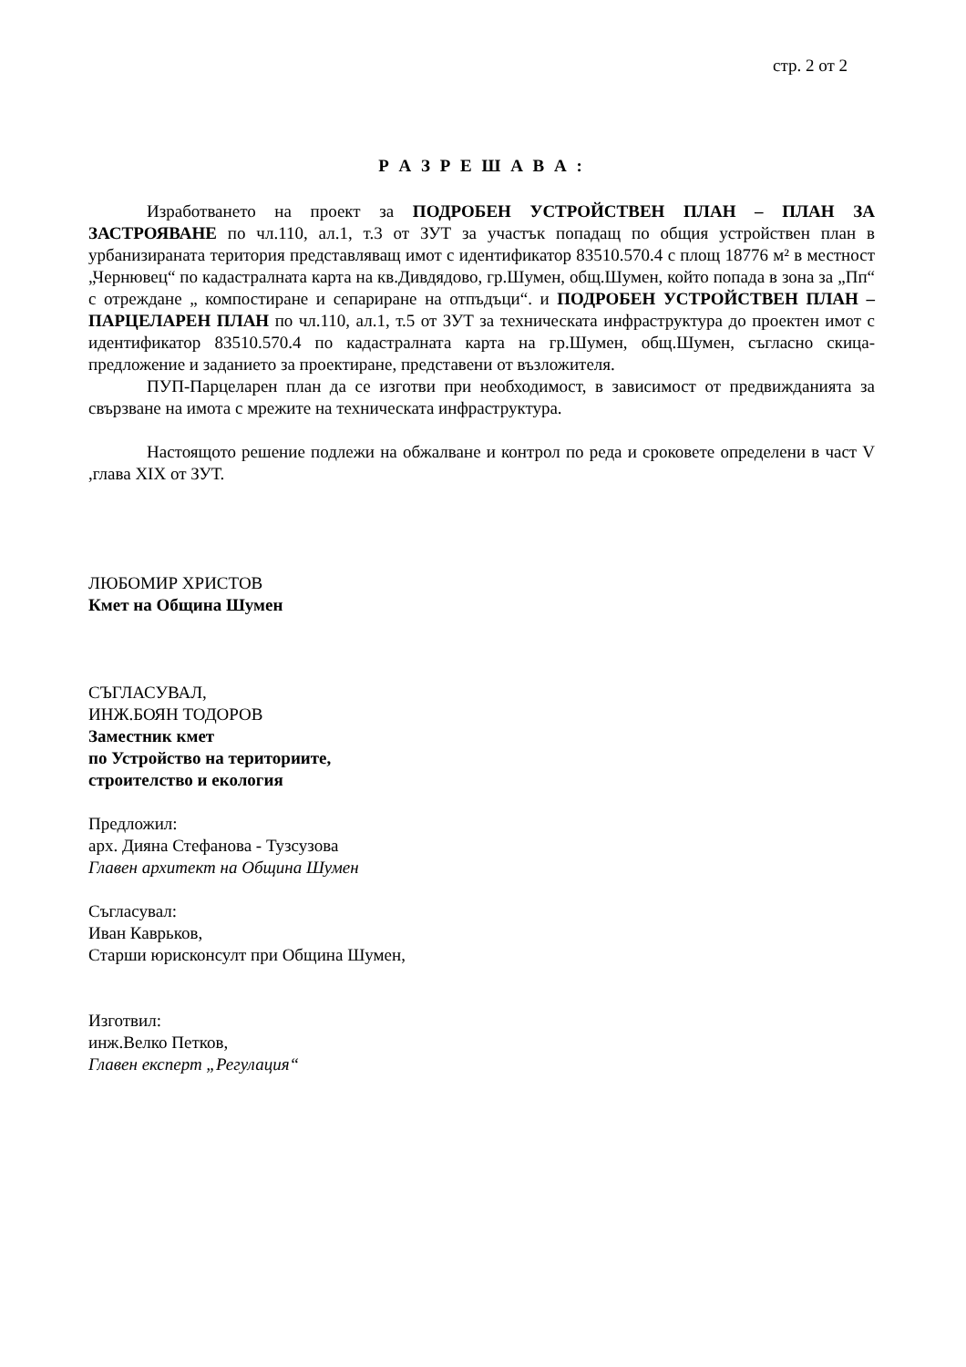стр. 2 от 2
Р А З Р Е Ш А В А :
Изработването на проект за ПОДРОБЕН УСТРОЙСТВЕН ПЛАН – ПЛАН ЗА ЗАСТРОЯВАНЕ по чл.110, ал.1, т.3 от ЗУТ за участък попадащ по общия устройствен план в урбанизираната територия представляващ имот с идентификатор 83510.570.4 с площ 18776 м² в местност „Чернювец“ по кадастралната карта на кв.Дивдядово, гр.Шумен, общ.Шумен, който попада в зона за „Пп“ с отреждане „ компостиране и сепариране на отпъдъци“. и ПОДРОБЕН УСТРОЙСТВЕН ПЛАН – ПАРЦЕЛАРЕН ПЛАН по чл.110, ал.1, т.5 от ЗУТ за техническата инфраструктура до проектен имот с идентификатор 83510.570.4 по кадастралната карта на гр.Шумен, общ.Шумен, съгласно скица-предложение и заданието за проектиране, представени от възложителя.
ПУП-Парцеларен план да се изготви при необходимост, в зависимост от предвижданията за свързване на имота с мрежите на техническата инфраструктура.
Настоящото решение подлежи на обжалване и контрол по реда и сроковете определени в част V ,глава XIX от ЗУТ.
ЛЮБОМИР ХРИСТОВ
Кмет на Община Шумен
СЪГЛАСУВАЛ,
ИНЖ.БОЯН ТОДОРОВ
Заместник кмет
по Устройство на териториите,
строителство и екология
Предложил:
арх. Дияна Стефанова - Тузсузова
Главен архитект на Община Шумен
Съгласувал:
Иван Каврьков,
Старши юрисконсулт при Община Шумен,
Изготвил:
инж.Велко Петков,
Главен експерт „Регулация“